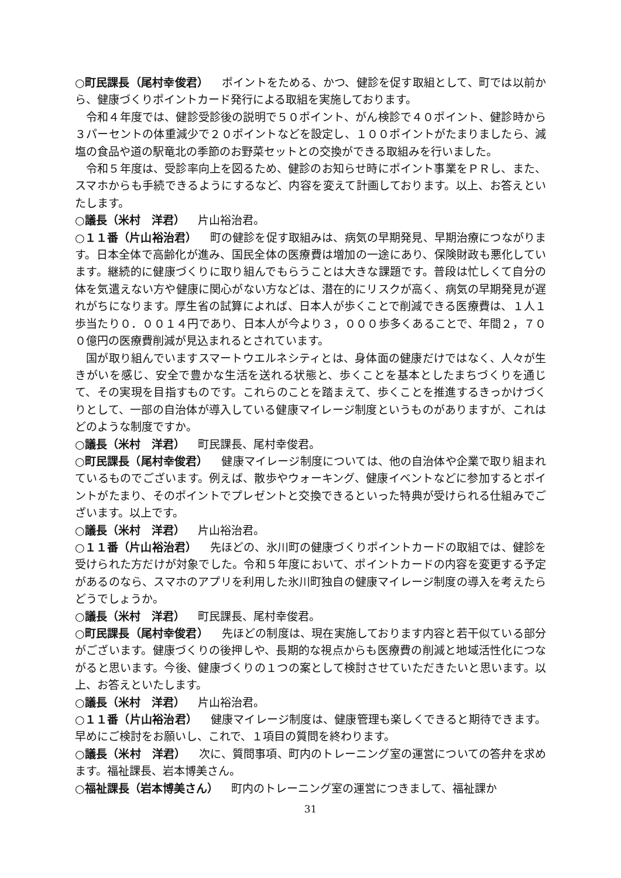○町民課長（尾村幸俊君） ポイントをためる、かつ、健診を促す取組として、町では以前から、健康づくりポイントカード発行による取組を実施しております。
令和４年度では、健診受診後の説明で５０ポイント、がん検診で４０ポイント、健診時から３パーセントの体重減少で２０ポイントなどを設定し、１００ポイントがたまりましたら、減塩の食品や道の駅竜北の季節のお野菜セットとの交換ができる取組みを行いました。
令和５年度は、受診率向上を図るため、健診のお知らせ時にポイント事業をＰＲし、また、スマホからも手続できるようにするなど、内容を変えて計画しております。以上、お答えといたします。
○議長（米村　洋君） 片山裕治君。
○１１番（片山裕治君） 町の健診を促す取組みは、病気の早期発見、早期治療につながります。日本全体で高齢化が進み、国民全体の医療費は増加の一途にあり、保険財政も悪化しています。継続的に健康づくりに取り組んでもらうことは大きな課題です。普段は忙しくて自分の体を気遣えない方や健康に関心がない方などは、潜在的にリスクが高く、病気の早期発見が遅れがちになります。厚生省の試算によれば、日本人が歩くことで削減できる医療費は、１人１歩当たり０．００１４円であり、日本人が今より３，０００歩多くあることで、年間２，７００億円の医療費削減が見込まれるとされています。
国が取り組んでいますスマートウエルネシティとは、身体面の健康だけではなく、人々が生きがいを感じ、安全で豊かな生活を送れる状態と、歩くことを基本としたまちづくりを通じて、その実現を目指すものです。これらのことを踏まえて、歩くことを推進するきっかけづくりとして、一部の自治体が導入している健康マイレージ制度というものがありますが、これはどのような制度ですか。
○議長（米村　洋君） 町民課長、尾村幸俊君。
○町民課長（尾村幸俊君） 健康マイレージ制度については、他の自治体や企業で取り組まれているものでございます。例えば、散歩やウォーキング、健康イベントなどに参加するとポイントがたまり、そのポイントでプレゼントと交換できるといった特典が受けられる仕組みでございます。以上です。
○議長（米村　洋君） 片山裕治君。
○１１番（片山裕治君） 先ほどの、氷川町の健康づくりポイントカードの取組では、健診を受けられた方だけが対象でした。令和５年度において、ポイントカードの内容を変更する予定があるのなら、スマホのアプリを利用した氷川町独自の健康マイレージ制度の導入を考えたらどうでしょうか。
○議長（米村　洋君） 町民課長、尾村幸俊君。
○町民課長（尾村幸俊君） 先ほどの制度は、現在実施しております内容と若干似ている部分がございます。健康づくりの後押しや、長期的な視点からも医療費の削減と地域活性化につながると思います。今後、健康づくりの１つの案として検討させていただきたいと思います。以上、お答えといたします。
○議長（米村　洋君） 片山裕治君。
○１１番（片山裕治君） 健康マイレージ制度は、健康管理も楽しくできると期待できます。早めにご検討をお願いし、これで、１項目の質問を終わります。
○議長（米村　洋君） 次に、質問事項、町内のトレーニング室の運営についての答弁を求めます。福祉課長、岩本博美さん。
○福祉課長（岩本博美さん） 町内のトレーニング室の運営につきまして、福祉課か
31